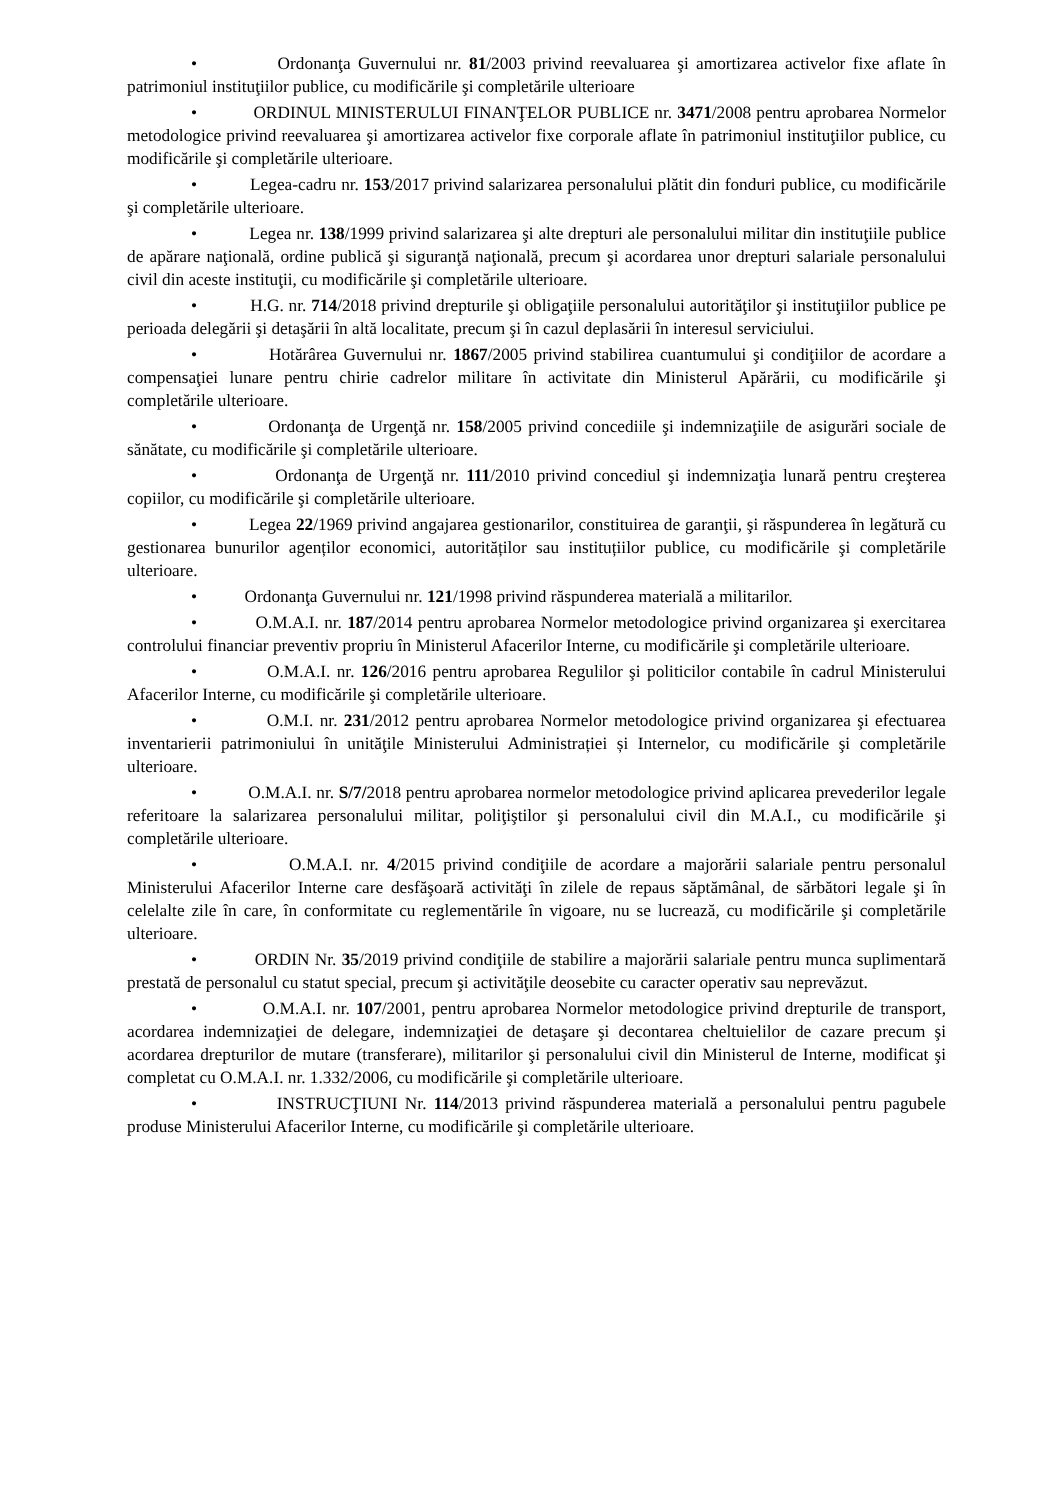• Ordonanţa Guvernului nr. 81/2003 privind reevaluarea şi amortizarea activelor fixe aflate în patrimoniul instituţiilor publice, cu modificările şi completările ulterioare
• ORDINUL MINISTERULUI FINANŢELOR PUBLICE nr. 3471/2008 pentru aprobarea Normelor metodologice privind reevaluarea şi amortizarea activelor fixe corporale aflate în patrimoniul instituţiilor publice, cu modificările şi completările ulterioare.
• Legea-cadru nr. 153/2017 privind salarizarea personalului plătit din fonduri publice, cu modificările şi completările ulterioare.
• Legea nr. 138/1999 privind salarizarea şi alte drepturi ale personalului militar din instituţiile publice de apărare naţională, ordine publică şi siguranţă naţională, precum şi acordarea unor drepturi salariale personalului civil din aceste instituţii, cu modificările şi completările ulterioare.
• H.G. nr. 714/2018 privind drepturile şi obligaţiile personalului autorităţilor şi instituţiilor publice pe perioada delegării şi detaşării în altă localitate, precum şi în cazul deplasării în interesul serviciului.
• Hotărârea Guvernului nr. 1867/2005 privind stabilirea cuantumului şi condiţiilor de acordare a compensaţiei lunare pentru chirie cadrelor militare în activitate din Ministerul Apărării, cu modificările şi completările ulterioare.
• Ordonanţa de Urgenţă nr. 158/2005 privind concediile şi indemnizaţiile de asigurări sociale de sănătate, cu modificările şi completările ulterioare.
• Ordonanţa de Urgenţă nr. 111/2010 privind concediul şi indemnizaţia lunară pentru creşterea copiilor, cu modificările şi completările ulterioare.
• Legea 22/1969 privind angajarea gestionarilor, constituirea de garanţii, şi răspunderea în legătură cu gestionarea bunurilor agenților economici, autorităților sau instituțiilor publice, cu modificările şi completările ulterioare.
• Ordonanţa Guvernului nr. 121/1998 privind răspunderea materială a militarilor.
• O.M.A.I. nr. 187/2014 pentru aprobarea Normelor metodologice privind organizarea şi exercitarea controlului financiar preventiv propriu în Ministerul Afacerilor Interne, cu modificările şi completările ulterioare.
• O.M.A.I. nr. 126/2016 pentru aprobarea Regulilor şi politicilor contabile în cadrul Ministerului Afacerilor Interne, cu modificările şi completările ulterioare.
• O.M.I. nr. 231/2012 pentru aprobarea Normelor metodologice privind organizarea şi efectuarea inventarierii patrimoniului în unităţile Ministerului Administrației și Internelor, cu modificările şi completările ulterioare.
• O.M.A.I. nr. S/7/2018 pentru aprobarea normelor metodologice privind aplicarea prevederilor legale referitoare la salarizarea personalului militar, poliţiştilor şi personalului civil din M.A.I., cu modificările şi completările ulterioare.
• O.M.A.I. nr. 4/2015 privind condiţiile de acordare a majorării salariale pentru personalul Ministerului Afacerilor Interne care desfăşoară activităţi în zilele de repaus săptămânal, de sărbători legale şi în celelalte zile în care, în conformitate cu reglementările în vigoare, nu se lucrează, cu modificările şi completările ulterioare.
• ORDIN Nr. 35/2019 privind condiţiile de stabilire a majorării salariale pentru munca suplimentară prestată de personalul cu statut special, precum şi activităţile deosebite cu caracter operativ sau neprevăzut.
• O.M.A.I. nr. 107/2001, pentru aprobarea Normelor metodologice privind drepturile de transport, acordarea indemnizaţiei de delegare, indemnizaţiei de detaşare şi decontarea cheltuielilor de cazare precum şi acordarea drepturilor de mutare (transferare), militarilor şi personalului civil din Ministerul de Interne, modificat şi completat cu O.M.A.I. nr. 1.332/2006, cu modificările şi completările ulterioare.
• INSTRUCŢIUNI Nr. 114/2013 privind răspunderea materială a personalului pentru pagubele produse Ministerului Afacerilor Interne, cu modificările şi completările ulterioare.